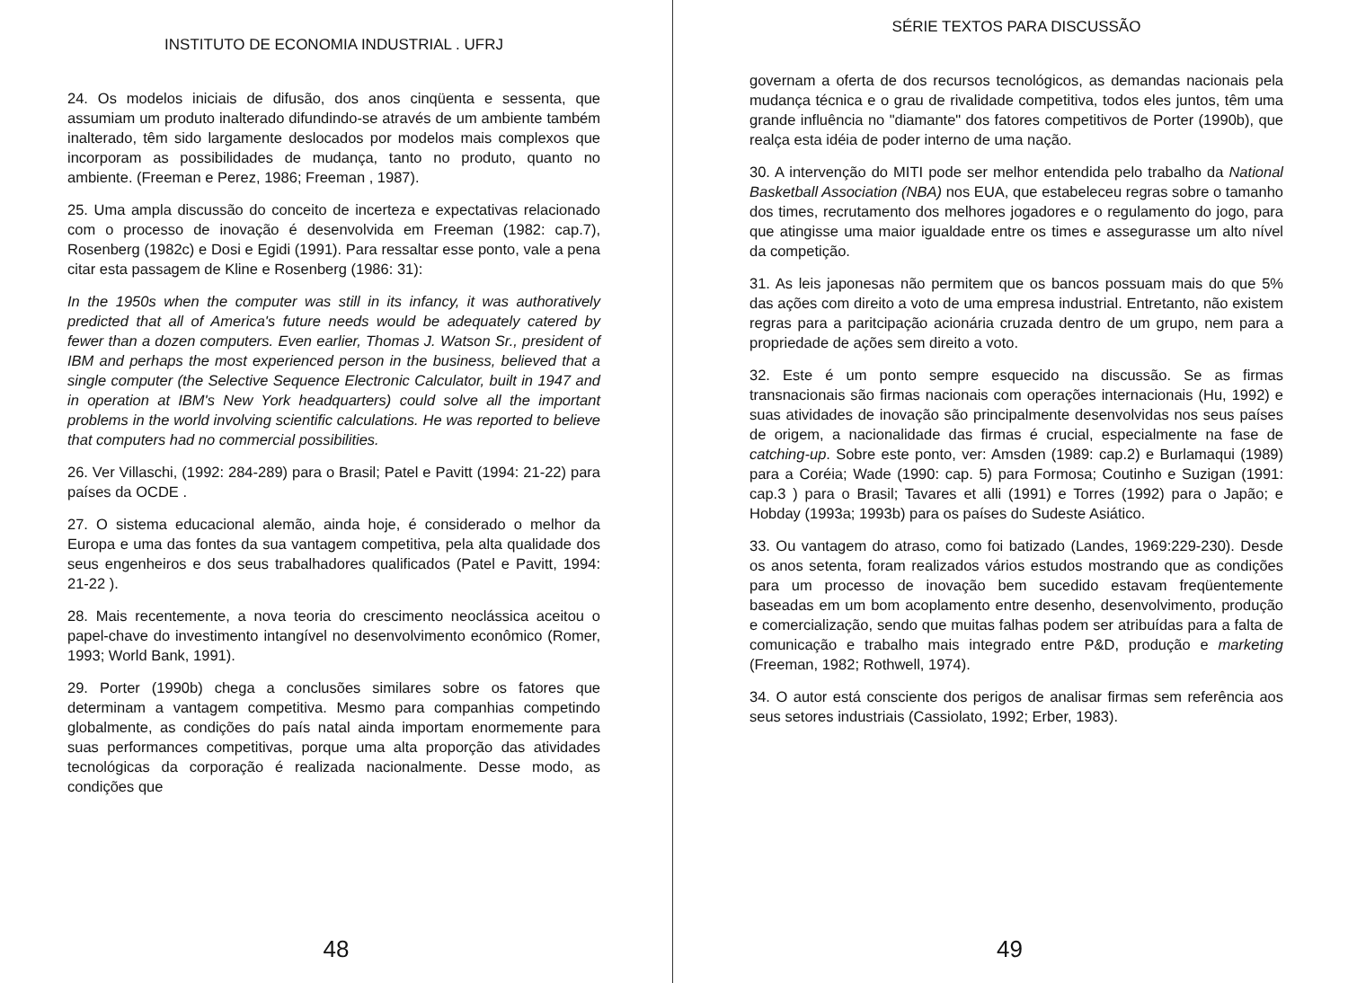INSTITUTO DE ECONOMIA INDUSTRIAL . UFRJ
24. Os modelos iniciais de difusão, dos anos cinqüenta e sessenta, que assumiam um produto inalterado difundindo-se através de um ambiente também inalterado, têm sido largamente deslocados por modelos mais complexos que incorporam as possibilidades de mudança, tanto no produto, quanto no ambiente. (Freeman e Perez, 1986; Freeman , 1987).
25. Uma ampla discussão do conceito de incerteza e expectativas relacionado com o processo de inovação é desenvolvida em Freeman (1982: cap.7), Rosenberg (1982c) e Dosi e Egidi (1991). Para ressaltar esse ponto, vale a pena citar esta passagem de Kline e Rosenberg (1986: 31):
In the 1950s when the computer was still in its infancy, it was authoratively predicted that all of America's future needs would be adequately catered by fewer than a dozen computers. Even earlier, Thomas J. Watson Sr., president of IBM and perhaps the most experienced person in the business, believed that a single computer (the Selective Sequence Electronic Calculator, built in 1947 and in operation at IBM's New York headquarters) could solve all the important problems in the world involving scientific calculations. He was reported to believe that computers had no commercial possibilities.
26. Ver Villaschi, (1992: 284-289) para o Brasil; Patel e Pavitt (1994: 21-22) para países da OCDE .
27. O sistema educacional alemão, ainda hoje, é considerado o melhor da Europa e uma das fontes da sua vantagem competitiva, pela alta qualidade dos seus engenheiros e dos seus trabalhadores qualificados (Patel e Pavitt, 1994: 21-22 ).
28. Mais recentemente, a nova teoria do crescimento neoclássica aceitou o papel-chave do investimento intangível no desenvolvimento econômico (Romer, 1993; World Bank, 1991).
29. Porter (1990b) chega a conclusões similares sobre os fatores que determinam a vantagem competitiva. Mesmo para companhias competindo globalmente, as condições do país natal ainda importam enormemente para suas performances competitivas, porque uma alta proporção das atividades tecnológicas da corporação é realizada nacionalmente. Desse modo, as condições que
48
SÉRIE TEXTOS PARA DISCUSSÃO
governam a oferta de dos recursos tecnológicos, as demandas nacionais pela mudança técnica e o grau de rivalidade competitiva, todos eles juntos, têm uma grande influência no "diamante" dos fatores competitivos de Porter (1990b), que realça esta idéia de poder interno de uma nação.
30. A intervenção do MITI pode ser melhor entendida pelo trabalho da National Basketball Association (NBA) nos EUA, que estabeleceu regras sobre o tamanho dos times, recrutamento dos melhores jogadores e o regulamento do jogo, para que atingisse uma maior igualdade entre os times e assegurasse um alto nível da competição.
31. As leis japonesas não permitem que os bancos possuam mais do que 5% das ações com direito a voto de uma empresa industrial. Entretanto, não existem regras para a paritcipação acionária cruzada dentro de um grupo, nem para a propriedade de ações sem direito a voto.
32. Este é um ponto sempre esquecido na discussão. Se as firmas transnacionais são firmas nacionais com operações internacionais (Hu, 1992) e suas atividades de inovação são principalmente desenvolvidas nos seus países de origem, a nacionalidade das firmas é crucial, especialmente na fase de catching-up. Sobre este ponto, ver: Amsden (1989: cap.2) e Burlamaqui (1989) para a Coréia; Wade (1990: cap. 5) para Formosa; Coutinho e Suzigan (1991: cap.3 ) para o Brasil; Tavares et alli (1991) e Torres (1992) para o Japão; e Hobday (1993a; 1993b) para os países do Sudeste Asiático.
33. Ou vantagem do atraso, como foi batizado (Landes, 1969:229-230). Desde os anos setenta, foram realizados vários estudos mostrando que as condições para um processo de inovação bem sucedido estavam freqüentemente baseadas em um bom acoplamento entre desenho, desenvolvimento, produção e comercialização, sendo que muitas falhas podem ser atribuídas para a falta de comunicação e trabalho mais integrado entre P&D, produção e marketing (Freeman, 1982; Rothwell, 1974).
34. O autor está consciente dos perigos de analisar firmas sem referência aos seus setores industriais (Cassiolato, 1992; Erber, 1983).
49